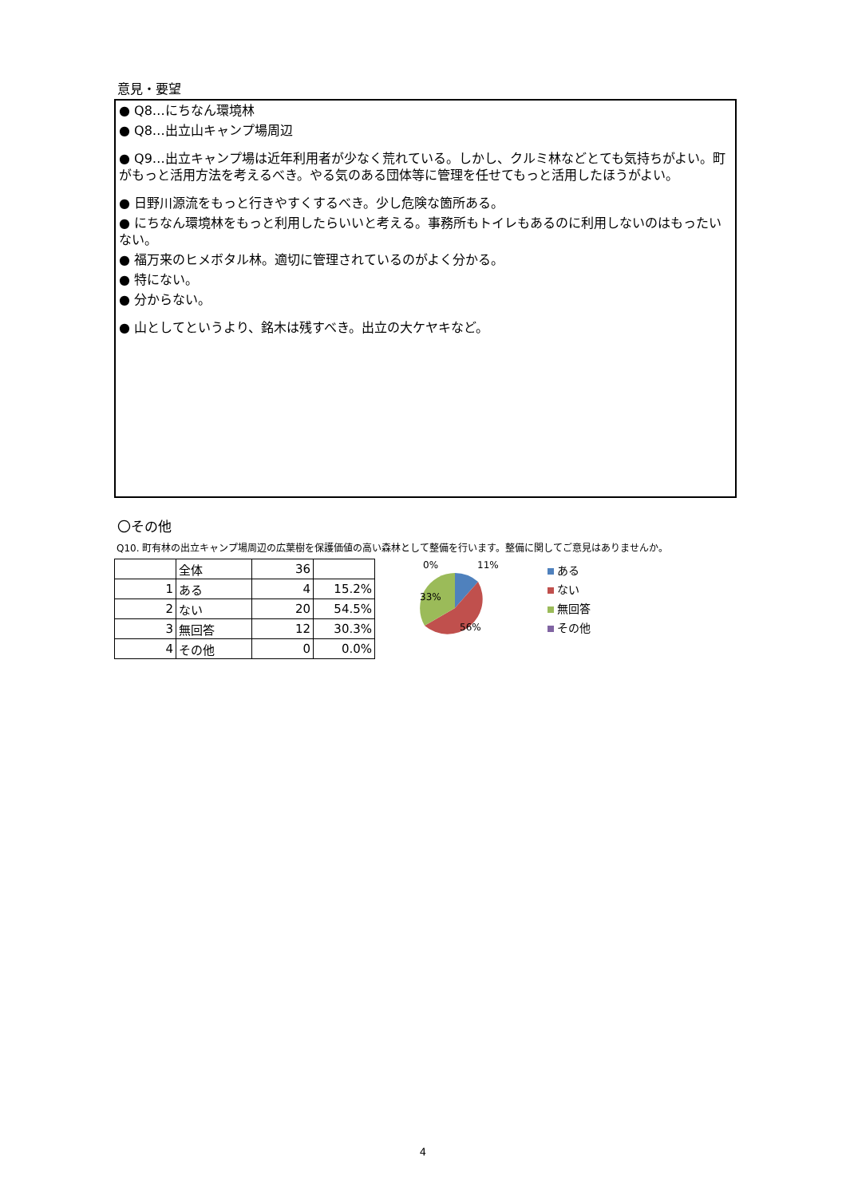意見・要望
● Q8…にちなん環境林
● Q8…出立山キャンプ場周辺
● Q9…出立キャンプ場は近年利用者が少なく荒れている。しかし、クルミ林などとても気持ちがよい。町がもっと活用方法を考えるべき。やる気のある団体等に管理を任せてもっと活用したほうがよい。
● 日野川源流をもっと行きやすくするべき。少し危険な箇所ある。
● にちなん環境林をもっと利用したらいいと考える。事務所もトイレもあるのに利用しないのはもったいない。
● 福万来のヒメボタル林。適切に管理されているのがよく分かる。
● 特にない。
● 分からない。
● 山としてというより、銘木は残すべき。出立の大ケヤキなど。
〇その他
Q10. 町有林の出立キャンプ場周辺の広葉樹を保護価値の高い森林として整備を行います。整備に関してご意見はありませんか。
| | 全体 | 36 | |
| 1 | ある | 4 | 15.2% |
| 2 | ない | 20 | 54.5% |
| 3 | 無回答 | 12 | 30.3% |
| 4 | その他 | 0 | 0.0% |
0%
11%
33%
56%
ある
ない
無回答
その他
4